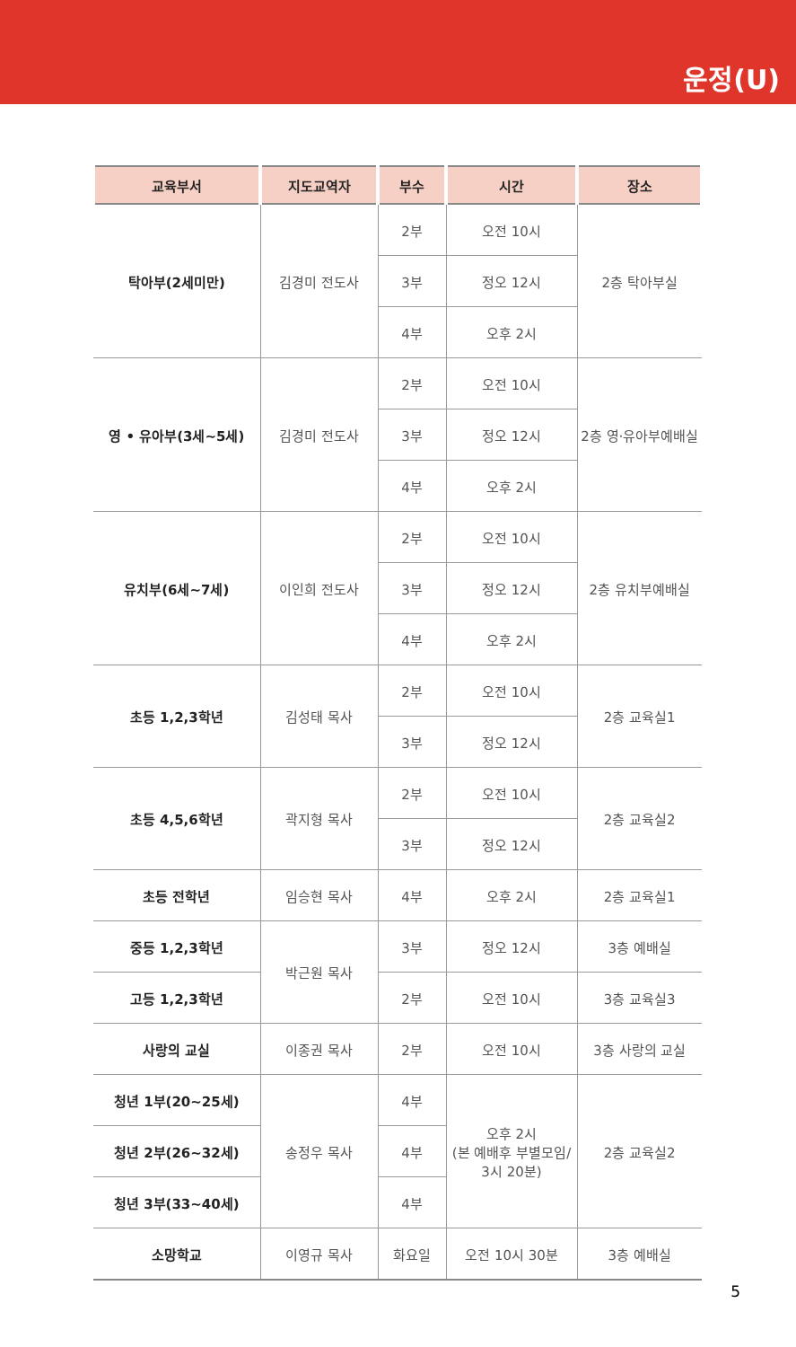운정(U)
| 교육부서 | 지도교역자 | 부수 | 시간 | 장소 |
| --- | --- | --- | --- | --- |
| 탁아부(2세미만) | 김경미 전도사 | 2부 | 오전 10시 | 2층 탁아부실 |
| | | 3부 | 정오 12시 | |
| | | 4부 | 오후 2시 | |
| 영 • 유아부(3세~5세) | 김경미 전도사 | 2부 | 오전 10시 | 2층 영·유아부예배실 |
| | | 3부 | 정오 12시 | |
| | | 4부 | 오후 2시 | |
| 유치부(6세~7세) | 이인희 전도사 | 2부 | 오전 10시 | 2층 유치부예배실 |
| | | 3부 | 정오 12시 | |
| | | 4부 | 오후 2시 | |
| 초등 1,2,3학년 | 김성태 목사 | 2부 | 오전 10시 | 2층 교육실1 |
| | | 3부 | 정오 12시 | |
| 초등 4,5,6학년 | 곽지형 목사 | 2부 | 오전 10시 | 2층 교육실2 |
| | | 3부 | 정오 12시 | |
| 초등 전학년 | 임승현 목사 | 4부 | 오후 2시 | 2층 교육실1 |
| 중등 1,2,3학년 | 박근원 목사 | 3부 | 정오 12시 | 3층 예배실 |
| 고등 1,2,3학년 | | 2부 | 오전 10시 | 3층 교육실3 |
| 사랑의 교실 | 이종권 목사 | 2부 | 오전 10시 | 3층 사랑의 교실 |
| 청년 1부(20~25세) | 송정우 목사 | 4부 | 오후 2시 (본 예배후 부별모임/ 3시 20분) | 2층 교육실2 |
| 청년 2부(26~32세) | | 4부 | | |
| 청년 3부(33~40세) | | 4부 | | |
| 소망학교 | 이영규 목사 | 화요일 | 오전 10시 30분 | 3층 예배실 |
5